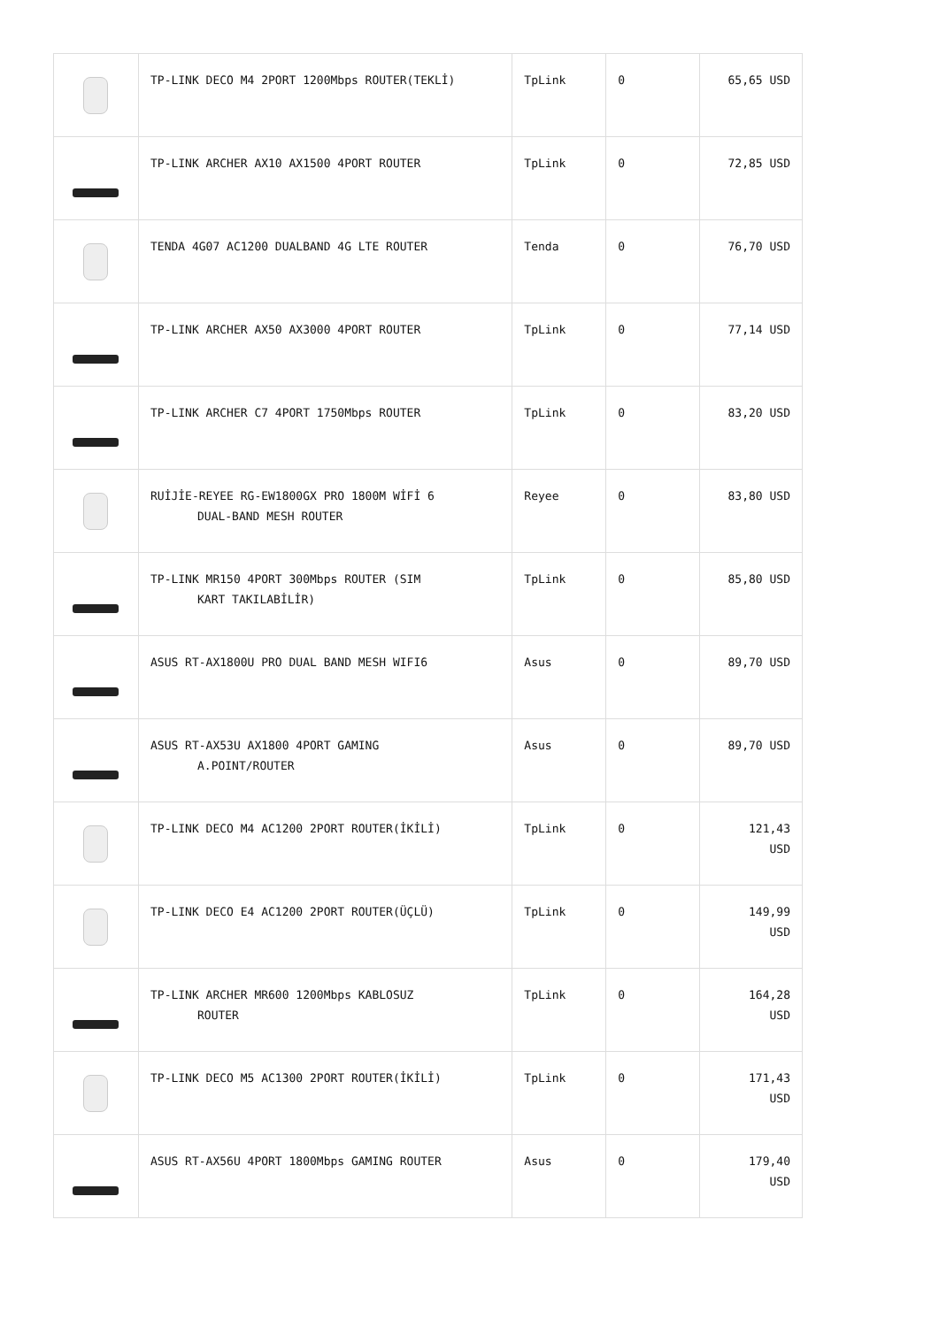| | TP-LINK DECO M4 2PORT 1200Mbps ROUTER(TEKLİ) | TpLink | 0 | 65,65 USD |
| | TP-LINK ARCHER AX10 AX1500 4PORT ROUTER | TpLink | 0 | 72,85 USD |
| | TENDA 4G07 AC1200 DUALBAND 4G LTE ROUTER | Tenda | 0 | 76,70 USD |
| | TP-LINK ARCHER AX50 AX3000 4PORT ROUTER | TpLink | 0 | 77,14 USD |
| | TP-LINK ARCHER C7 4PORT 1750Mbps ROUTER | TpLink | 0 | 83,20 USD |
| | RUİJİE-REYEE RG-EW1800GX PRO 1800M WİFİ 6 DUAL-BAND MESH ROUTER | Reyee | 0 | 83,80 USD |
| | TP-LINK MR150 4PORT 300Mbps ROUTER (SIM KART TAKILABİLİR) | TpLink | 0 | 85,80 USD |
| | ASUS RT-AX1800U PRO DUAL BAND MESH WIFI6 | Asus | 0 | 89,70 USD |
| | ASUS RT-AX53U AX1800 4PORT GAMING A.POINT/ROUTER | Asus | 0 | 89,70 USD |
| | TP-LINK DECO M4 AC1200 2PORT ROUTER(İKİLİ) | TpLink | 0 | 121,43 USD |
| | TP-LINK DECO E4 AC1200 2PORT ROUTER(ÜÇLÜ) | TpLink | 0 | 149,99 USD |
| | TP-LINK ARCHER MR600 1200Mbps KABLOSUZ ROUTER | TpLink | 0 | 164,28 USD |
| | TP-LINK DECO M5 AC1300 2PORT ROUTER(İKİLİ) | TpLink | 0 | 171,43 USD |
| | ASUS RT-AX56U 4PORT 1800Mbps GAMING ROUTER | Asus | 0 | 179,40 USD |